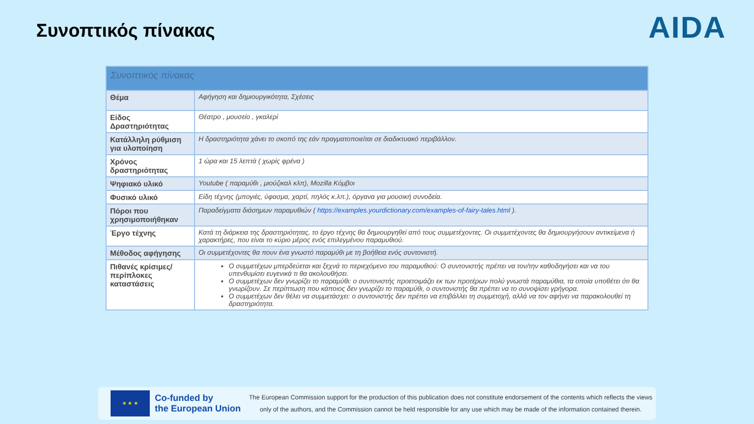Συνοπτικός πίνακας AIDA
| Συνοπτικός πίνακας | |
| Θέμα | Αφήγηση και δημιουργικότητα, Σχέσεις |
| Είδος Δραστηριότητας | Θέατρο , μουσείο , γκαλερί |
| Κατάλληλη ρύθμιση για υλοποίηση | Η δραστηριότητα χάνει το σκοπό της εάν πραγματοποιείται σε διαδικτυακό περιβάλλον. |
| Χρόνος δραστηριότητας | 1 ώρα και 15 λεπτά ( χωρίς φρένα ) |
| Ψηφιακό υλικό | Youtube ( παραμύθι , μιούζικαλ κλπ), Mozilla Κόμβοι |
| Φυσικό υλικό | Είδη τέχνης (μπογιές, ύφασμα, χαρτί, πηλός κ.λπ.), όργανα για μουσική συνοδεία. |
| Πόροι που χρησιμοποιήθηκαν | Παραδείγματα διάσημων παραμυθιών ( https://examples.yourdictionary.com/examples-of-fairy-tales.html ). |
| Έργο τέχνης | Κατά τη διάρκεια της δραστηριότητας, το έργο τέχνης θα δημιουργηθεί από τους συμμετέχοντες. Οι συμμετέχοντες θα δημιουργήσουν αντικείμενα ή χαρακτήρες, που είναι το κύριο μέρος ενός επιλεγμένου παραμυθιού. |
| Μέθοδος αφήγησης | Οι συμμετέχοντες θα πουν ένα γνωστό παραμύθι με τη βοήθεια ενός συντονιστή. |
| Πιθανές κρίσιμες/ περίπλοκες καταστάσεις | Ο συμμετέχων μπερδεύεται και ξεχνά το περιεχόμενο του παραμυθιού: Ο συντονιστής πρέπει να τον/την καθοδηγήσει και να του υπενθυμίσει ευγενικά τι θα ακολουθήσει. Ο συμμετέχων δεν γνωρίζει το παραμύθι: ο συντονιστής προετοιμάζει εκ των προτέρων πολύ γνωστά παραμύθια, τα οποία υποθέτει ότι θα γνωρίζουν. Σε περίπτωση που κάποιος δεν γνωρίζει το παραμύθι, ο συντονιστής θα πρέπει να το συνοψίσει γρήγορα. Ο συμμετέχων δεν θέλει να συμμετάσχει: ο συντονιστής δεν πρέπει να επιβάλλει τη συμμετοχή, αλλά να τον αφήνει να παρακολουθεί τη δραστηριότητα. |
★ ★ ★
Co-funded by
the European Union
The European Commission support for the production of this publication does not constitute endorsement of the contents which reflects the views only of the authors, and the Commission cannot be held responsible for any use which may be made of the information contained therein.